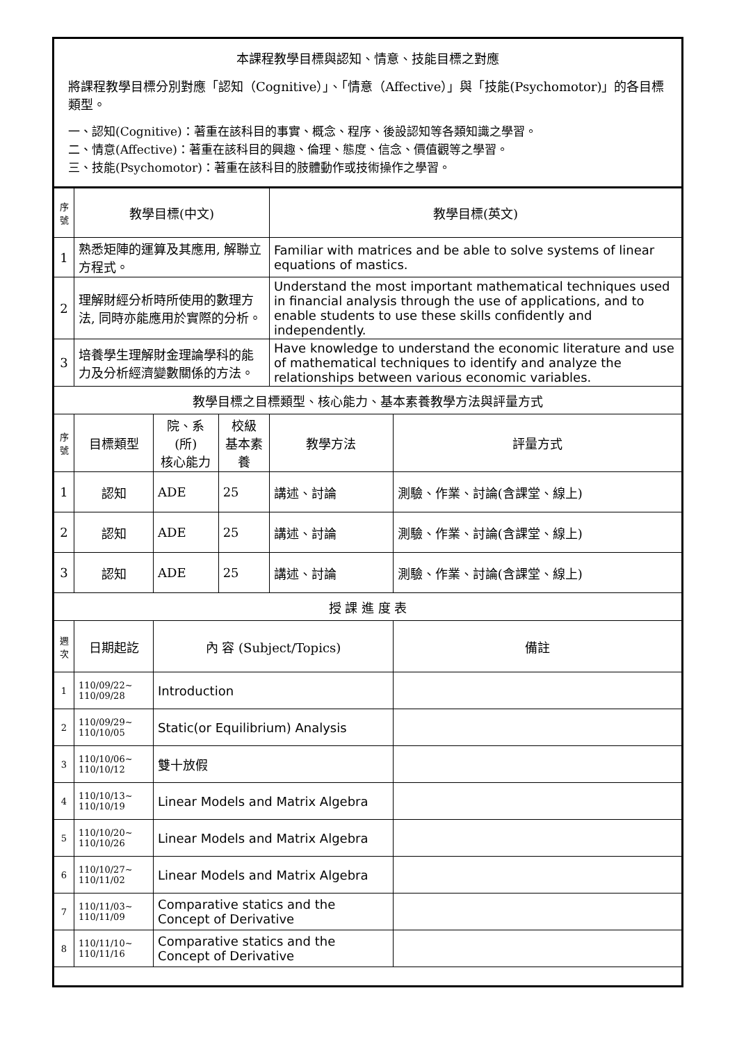| 本課程教學目標與認知、情意、技能目標之對應 將課程教學目標分別對應「認知（Cognitive）」、「情意（Affective）」與「技能(Psychomotor)」的各目標類型。 一、認知(Cognitive)：著重在該科目的事實、概念、程序、後設認知等各類知識之學習。 二、情意(Affective)：著重在該科目的興趣、倫理、態度、信念、價值觀等之學習。 三、技能(Psychomotor)：著重在該科目的肢體動作或技術操作之學習。 | | | | | |
| 序號 | 教學目標(中文) | | | 教學目標(英文) | |
| 1 | 熟悉矩陣的運算及其應用, 解聯立方程式。 | | | Familiar with matrices and be able to solve systems of linear equations of mastics. | |
| 2 | 理解財經分析時所使用的數理方法, 同時亦能應用於實際的分析。 | | | Understand the most important mathematical techniques used in financial analysis through the use of applications, and to enable students to use these skills confidently and independently. | |
| 3 | 培養學生理解財金理論學科的能力及分析經濟變數關係的方法。 | | | Have knowledge to understand the economic literature and use of mathematical techniques to identify and analyze the relationships between various economic variables. | |
| 教學目標之目標類型、核心能力、基本素養教學方法與評量方式 | | | | | |
| 序號 | 目標類型 | 院、系(所) 核心能力 | 校級 基本素養 | 教學方法 | 評量方式 |
| 1 | 認知 | ADE | 25 | 講述、討論 | 測驗、作業、討論(含課堂、線上) |
| 2 | 認知 | ADE | 25 | 講述、討論 | 測驗、作業、討論(含課堂、線上) |
| 3 | 認知 | ADE | 25 | 講述、討論 | 測驗、作業、討論(含課堂、線上) |
| 授 課 進 度 表 | | | | | |
| 週次 | 日期起訖 | 內 容 (Subject/Topics) | | | 備註 |
| 1 | 110/09/22~ 110/09/28 | Introduction | | | |
| 2 | 110/09/29~ 110/10/05 | Static(or Equilibrium) Analysis | | | |
| 3 | 110/10/06~ 110/10/12 | 雙十放假 | | | |
| 4 | 110/10/13~ 110/10/19 | Linear Models and Matrix Algebra | | | |
| 5 | 110/10/20~ 110/10/26 | Linear Models and Matrix Algebra | | | |
| 6 | 110/10/27~ 110/11/02 | Linear Models and Matrix Algebra | | | |
| 7 | 110/11/03~ 110/11/09 | Comparative statics and the Concept of Derivative | | | |
| 8 | 110/11/10~ 110/11/16 | Comparative statics and the Concept of Derivative | | | |